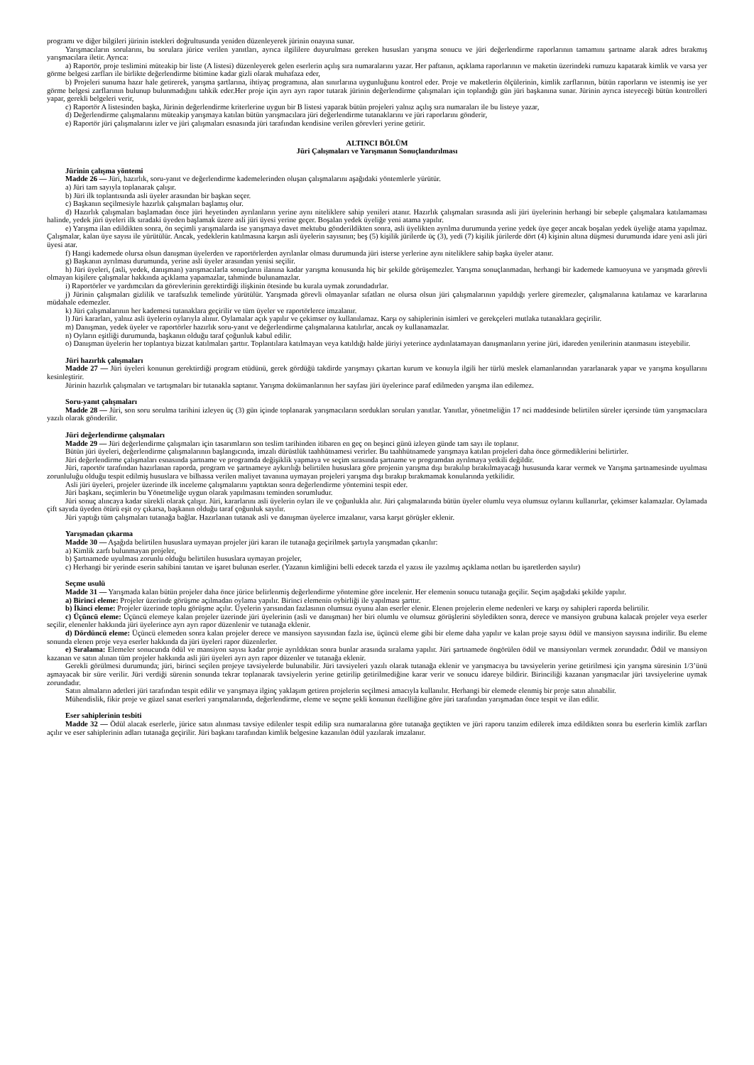programı ve diğer bilgileri jürinin istekleri doğrultusunda yeniden düzenleyerek jürinin onayına sunar.
Yarışmacıların sorularını, bu sorulara jürice verilen yanıtları, ayrıca ilgililere duyurulması gereken hususları yarışma sonucu ve jüri değerlendirme raporlarının tamamını şartname alarak adres bırakmış yarışmacılara iletir. Ayrıca:
a) Raportör, proje teslimini müteakip bir liste (A listesi) düzenleyerek gelen eserlerin açılış sıra numaralarını yazar. Her paftanın, açıklama raporlarının ve maketin üzerindeki rumuzu kapatarak kimlik ve varsa yer görme belgesi zarfları ile birlikte değerlendirme bitimine kadar gizli olarak muhafaza eder,
b) Projeleri sunuma hazır hale getirerek, yarışma şartlarına, ihtiyaç programına, alan sınırlarına uygunluğunu kontrol eder. Proje ve maketlerin ölçülerinin, kimlik zarflarının, bütün raporların ve istenmiş ise yer görme belgesi zarflarının bulunup bulunmadığını tahkik eder.Her proje için ayrı ayrı rapor tutarak jürinin değerlendirme çalışmaları için toplandığı gün jüri başkanına sunar. Jürinin ayrıca isteyeceği bütün kontrolleri yapar, gerekli belgeleri verir,
c) Raportör A listesinden başka, Jürinin değerlendirme kriterlerine uygun bir B listesi yaparak bütün projeleri yalnız açılış sıra numaraları ile bu listeye yazar,
d) Değerlendirme çalışmalarını müteakip yarışmaya katılan bütün yarışmacılara jüri değerlendirme tutanaklarını ve jüri raporlarını gönderir,
e) Raportör jüri çalışmalarını izler ve jüri çalışmaları esnasında jüri tarafından kendisine verilen görevleri yerine getirir.
ALTINCI BÖLÜM
Jüri Çalışmaları ve Yarışmanın Sonuçlandırılması
Jürinin çalışma yöntemi
Madde 26 — Jüri, hazırlık, soru-yanıt ve değerlendirme kademelerinden oluşan çalışmalarını aşağıdaki yöntemlerle yürütür.
a) Jüri tam sayıyla toplanarak çalışır.
b) Jüri ilk toplantısında asli üyeler arasından bir başkan seçer.
c) Başkanın seçilmesiyle hazırlık çalışmaları başlamış olur.
d) Hazırlık çalışmaları başlamadan önce jüri heyetinden ayrılanların yerine aynı niteliklere sahip yenileri atanır. Hazırlık çalışmaları sırasında asli jüri üyelerinin herhangi bir sebeple çalışmalara katılamaması halinde, yedek jüri üyeleri ilk sıradaki üyeden başlamak üzere asli jüri üyesi yerine geçer. Boşalan yedek üyeliğe yeni atama yapılır.
e) Yarışma ilan edildikten sonra, ön seçimli yarışmalarda ise yarışmaya davet mektubu gönderildikten sonra, asli üyelikten ayrılma durumunda yerine yedek üye geçer ancak boşalan yedek üyeliğe atama yapılmaz. Çalışmalar, kalan üye sayısı ile yürütülür. Ancak, yedeklerin katılmasına karşın asli üyelerin sayısının; beş (5) kişilik jürilerde üç (3), yedi (7) kişilik jürilerde dört (4) kişinin altına düşmesi durumunda idare yeni asli jüri üyesi atar.
f) Hangi kademede olursa olsun danışman üyelerden ve raportörlerden ayrılanlar olması durumunda jüri isterse yerlerine aynı niteliklere sahip başka üyeler atanır.
g) Başkanın ayrılması durumunda, yerine asli üyeler arasından yenisi seçilir.
h) Jüri üyeleri, (asli, yedek, danışman) yarışmacılarla sonuçların ilanına kadar yarışma konusunda hiç bir şekilde görüşemezler. Yarışma sonuçlanmadan, herhangi bir kademede kamuoyuna ve yarışmada görevli olmayan kişilere çalışmalar hakkında açıklama yapamazlar, tahminde bulunamazlar.
i) Raportörler ve yardımcıları da görevlerinin gerektirdiği ilişkinin ötesinde bu kurala uymak zorundadırlar.
j) Jürinin çalışmaları gizlilik ve tarafsızlık temelinde yürütülür. Yarışmada görevli olmayanlar sıfatları ne olursa olsun jüri çalışmalarının yapıldığı yerlere giremezler, çalışmalarına katılamaz ve kararlarına müdahale edemezler.
k) Jüri çalışmalarının her kademesi tutanaklara geçirilir ve tüm üyeler ve raportörlerce imzalanır.
l) Jüri kararları, yalnız asli üyelerin oylarıyla alınır. Oylamalar açık yapılır ve çekimser oy kullanılamaz. Karşı oy sahiplerinin isimleri ve gerekçeleri mutlaka tutanaklara geçirilir.
m) Danışman, yedek üyeler ve raportörler hazırlık soru-yanıt ve değerlendirme çalışmalarına katılırlar, ancak oy kullanamazlar.
n) Oyların eşitliği durumunda, başkanın olduğu taraf çoğunluk kabul edilir.
o) Danışman üyelerin her toplantıya bizzat katılmaları şarttır. Toplantılara katılmayan veya katıldığı halde jüriyi yeterince aydınlatamayan danışmanların yerine jüri, idareden yenilerinin atanmasını isteyebilir.
Jüri hazırlık çalışmaları
Madde 27 — Jüri üyeleri konunun gerektirdiği program etüdünü, gerek gördüğü takdirde yarışmayı çıkartan kurum ve konuyla ilgili her türlü meslek elamanlarından yararlanarak yapar ve yarışma koşullarını kesinleştirir.
Jürinin hazırlık çalışmaları ve tartışmaları bir tutanakla saptanır. Yarışma dokümanlarının her sayfası jüri üyelerince paraf edilmeden yarışma ilan edilemez.
Soru-yanıt çalışmaları
Madde 28 — Jüri, son soru sorulma tarihini izleyen üç (3) gün içinde toplanarak yarışmacıların sordukları soruları yanıtlar. Yanıtlar, yönetmeliğin 17 nci maddesinde belirtilen süreler içersinde tüm yarışmacılara yazılı olarak gönderilir.
Jüri değerlendirme çalışmaları
Madde 29 — Jüri değerlendirme çalışmaları için tasarımların son teslim tarihinden itibaren en geç on beşinci günü izleyen günde tam sayı ile toplanır.
Bütün jüri üyeleri, değerlendirme çalışmalarının başlangıcında, imzalı dürüstlük taahhütnamesi verirler. Bu taahhütnamede yarışmaya katılan projeleri daha önce görmediklerini belirtirler.
Jüri değerlendirme çalışmaları esnasında şartname ve programda değişiklik yapmaya ve seçim sırasında şartname ve programdan ayrılmaya yetkili değildir.
Jüri, raportör tarafından hazırlanan raporda, program ve şartnameye aykırılığı belirtilen hususlara göre projenin yarışma dışı bırakılıp bırakılmayacağı hususunda karar vermek ve Yarışma şartnamesinde uyulması zorunluluğu olduğu tespit edilmiş hususlara ve bilhassa verilen maliyet tavanına uymayan projeleri yarışma dışı bırakıp bırakmamak konularında yetkilidir.
Asli jüri üyeleri, projeler üzerinde ilk inceleme çalışmalarını yaptıktan sonra değerlendirme yöntemini tespit eder.
Jüri başkanı, seçimlerin bu Yönetmeliğe uygun olarak yapılmasını teminden sorumludur.
Jüri sonuç alıncaya kadar sürekli olarak çalışır. Jüri, kararlarını asli üyelerin oyları ile ve çoğunlukla alır. Jüri çalışmalarında bütün üyeler olumlu veya olumsuz oylarını kullanırlar, çekimser kalamazlar. Oylamada çift sayıda üyeden ötürü eşit oy çıkarsa, başkanın olduğu taraf çoğunluk sayılır.
Jüri yaptığı tüm çalışmaları tutanağa bağlar. Hazırlanan tutanak asli ve danışman üyelerce imzalanır, varsa karşıt görüşler eklenir.
Yarışmadan çıkarma
Madde 30 — Aşağıda belirtilen hususlara uymayan projeler jüri kararı ile tutanağa geçirilmek şartıyla yarışmadan çıkarılır:
a) Kimlik zarfı bulunmayan projeler,
b) Şartnamede uyulması zorunlu olduğu belirtilen hususlara uymayan projeler,
c) Herhangi bir yerinde eserin sahibini tanıtan ve işaret bulunan eserler. (Yazanın kimliğini belli edecek tarzda el yazısı ile yazılmış açıklama notları bu işaretlerden sayılır)
Seçme usulü
Madde 31 — Yarışmada kalan bütün projeler daha önce jürice belirlenmiş değerlendirme yöntemine göre incelenir. Her elemenin sonucu tutanağa geçilir. Seçim aşağıdaki şekilde yapılır.
a) Birinci eleme: Projeler üzerinde görüşme açılmadan oylama yapılır. Birinci elemenin oybirliği ile yapılması şarttır.
b) İkinci eleme: Projeler üzerinde toplu görüşme açılır. Üyelerin yarısından fazlasının olumsuz oyunu alan eserler elenir. Elenen projelerin eleme nedenleri ve karşı oy sahipleri raporda belirtilir.
c) Üçüncü eleme: Üçüncü elemeye kalan projeler üzerinde jüri üyelerinin (asli ve danışman) her biri olumlu ve olumsuz görüşlerini söyledikten sonra, derece ve mansiyon grubuna kalacak projeler veya eserler seçilir, elenenler hakkında jüri üyelerince ayrı ayrı rapor düzenlenir ve tutanağa eklenir.
d) Dördüncü eleme: Üçüncü elemeden sonra kalan projeler derece ve mansiyon sayısından fazla ise, üçüncü eleme gibi bir eleme daha yapılır ve kalan proje sayısı ödül ve mansiyon sayısına indirilir. Bu eleme sonunda elenen proje veya eserler hakkında da jüri üyeleri rapor düzenlerler.
e) Sıralama: Elemeler sonucunda ödül ve mansiyon sayısı kadar proje ayrıldıktan sonra bunlar arasında sıralama yapılır. Jüri şartnamede öngörülen ödül ve mansiyonları vermek zorundadır. Ödül ve mansiyon kazanan ve satın alınan tüm projeler hakkında asli jüri üyeleri ayrı ayrı rapor düzenler ve tutanağa eklenir.
Gerekli görülmesi durumunda; jüri, birinci seçilen projeye tavsiyelerde bulunabilir. Jüri tavsiyeleri yazılı olarak tutanağa eklenir ve yarışmacıya bu tavsiyelerin yerine getirilmesi için yarışma süresinin 1/3’ünü aşmayacak bir süre verilir. Jüri verdiği sürenin sonunda tekrar toplanarak tavsiyelerin yerine getirilip getirilmediğine karar verir ve sonucu idareye bildirir. Birinciliği kazanan yarışmacılar jüri tavsiyelerine uymak zorundadır.
Satın almaların adetleri jüri tarafından tespit edilir ve yarışmaya ilginç yaklaşım getiren projelerin seçilmesi amacıyla kullanılır. Herhangi bir elemede elenmiş bir proje satın alınabilir.
Mühendislik, fikir proje ve güzel sanat eserleri yarışmalarında, değerlendirme, eleme ve seçme şekli konunun özelliğine göre jüri tarafından yarışmadan önce tespit ve ilan edilir.
Eser sahiplerinin tesbiti
Madde 32 — Ödül alacak eserlerle, jürice satın alınması tavsiye edilenler tespit edilip sıra numaralarına göre tutanağa geçtikten ve jüri raporu tanzim edilerek imza edildikten sonra bu eserlerin kimlik zarfları açılır ve eser sahiplerinin adları tutanağa geçirilir. Jüri başkanı tarafından kimlik belgesine kazanılan ödül yazılarak imzalanır.